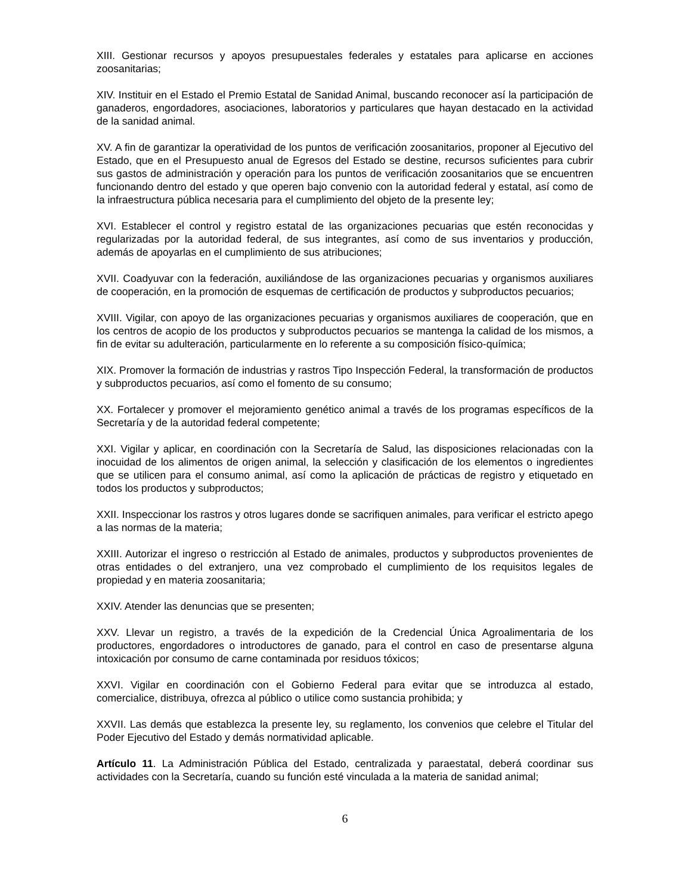XIII. Gestionar recursos y apoyos presupuestales federales y estatales para aplicarse en acciones zoosanitarias;
XIV. Instituir en el Estado el Premio Estatal de Sanidad Animal, buscando reconocer así la participación de ganaderos, engordadores, asociaciones, laboratorios y particulares que hayan destacado en la actividad de la sanidad animal.
XV. A fin de garantizar la operatividad de los puntos de verificación zoosanitarios, proponer al Ejecutivo del Estado, que en el Presupuesto anual de Egresos del Estado se destine, recursos suficientes para cubrir sus gastos de administración y operación para los puntos de verificación zoosanitarios que se encuentren funcionando dentro del estado y que operen bajo convenio con la autoridad federal y estatal, así como de la infraestructura pública necesaria para el cumplimiento del objeto de la presente ley;
XVI. Establecer el control y registro estatal de las organizaciones pecuarias que estén reconocidas y regularizadas por la autoridad federal, de sus integrantes, así como de sus inventarios y producción, además de apoyarlas en el cumplimiento de sus atribuciones;
XVII. Coadyuvar con la federación, auxiliándose de las organizaciones pecuarias y organismos auxiliares de cooperación, en la promoción de esquemas de certificación de productos y subproductos pecuarios;
XVIII. Vigilar, con apoyo de las organizaciones pecuarias y organismos auxiliares de cooperación, que en los centros de acopio de los productos y subproductos pecuarios se mantenga la calidad de los mismos, a fin de evitar su adulteración, particularmente en lo referente a su composición físico-química;
XIX. Promover la formación de industrias y rastros Tipo Inspección Federal, la transformación de productos y subproductos pecuarios, así como el fomento de su consumo;
XX. Fortalecer y promover el mejoramiento genético animal a través de los programas específicos de la Secretaría y de la autoridad federal competente;
XXI. Vigilar y aplicar, en coordinación con la Secretaría de Salud, las disposiciones relacionadas con la inocuidad de los alimentos de origen animal, la selección y clasificación de los elementos o ingredientes que se utilicen para el consumo animal, así como la aplicación de prácticas de registro y etiquetado en todos los productos y subproductos;
XXII. Inspeccionar los rastros y otros lugares donde se sacrifiquen animales, para verificar el estricto apego a las normas de la materia;
XXIII. Autorizar el ingreso o restricción al Estado de animales, productos y subproductos provenientes de otras entidades o del extranjero, una vez comprobado el cumplimiento de los requisitos legales de propiedad y en materia zoosanitaria;
XXIV. Atender las denuncias que se presenten;
XXV. Llevar un registro, a través de la expedición de la Credencial Única Agroalimentaria de los productores, engordadores o introductores de ganado, para el control en caso de presentarse alguna intoxicación por consumo de carne contaminada por residuos tóxicos;
XXVI. Vigilar en coordinación con el Gobierno Federal para evitar que se introduzca al estado, comercialice, distribuya, ofrezca al público o utilice como sustancia prohibida; y
XXVII. Las demás que establezca la presente ley, su reglamento, los convenios que celebre el Titular del Poder Ejecutivo del Estado y demás normatividad aplicable.
Artículo 11. La Administración Pública del Estado, centralizada y paraestatal, deberá coordinar sus actividades con la Secretaría, cuando su función esté vinculada a la materia de sanidad animal;
6